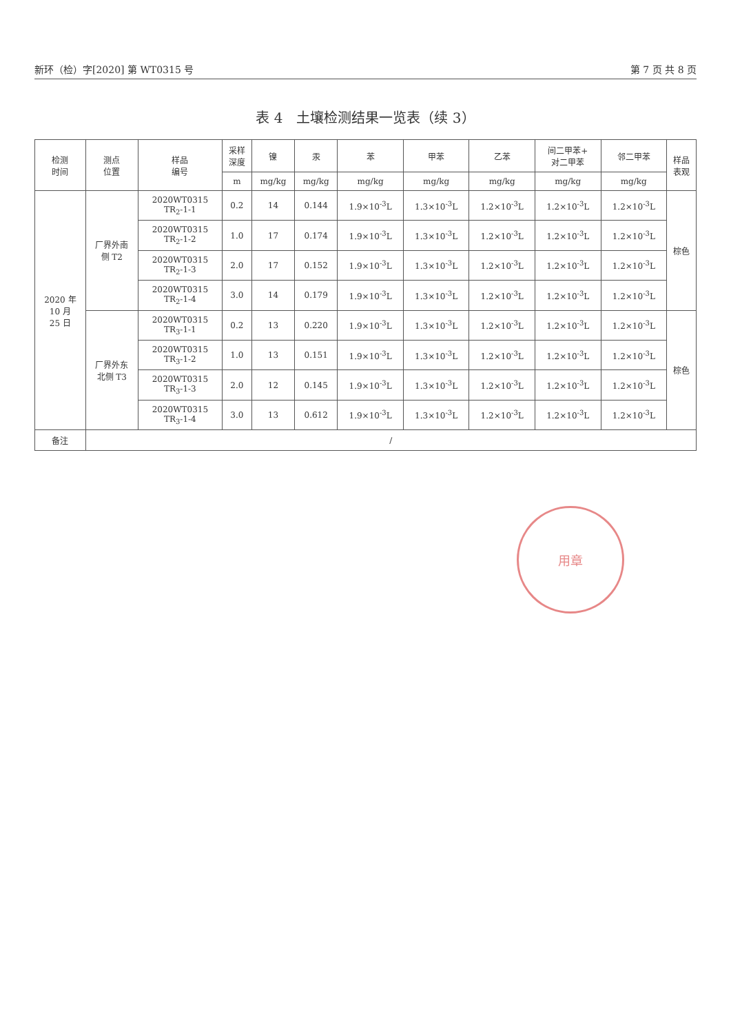新环（检）字[2020] 第 WT0315 号 第 7 页 共 8 页
表 4　土壤检测结果一览表（续 3）
| 检测 时间 | 测点 位置 | 样品 编号 | 采样 深度 | 镍 | 汞 | 苯 | 甲苯 | 乙苯 | 间二甲苯+ 对二甲苯 | 邻二甲苯 | 样品 表观 |
| --- | --- | --- | --- | --- | --- | --- | --- | --- | --- | --- | --- |
| | | | m | mg/kg | mg/kg | mg/kg | mg/kg | mg/kg | mg/kg | mg/kg | |
| 2020 年 10 月 25 日 | 厂界外南 侧 T2 | 2020WT0315 TR<sub>2</sub>-1-1 | 0.2 | 14 | 0.144 | 1.9×10<sup>-3</sup>L | 1.3×10<sup>-3</sup>L | 1.2×10<sup>-3</sup>L | 1.2×10<sup>-3</sup>L | 1.2×10<sup>-3</sup>L | 棕色 |
| | | 2020WT0315 TR<sub>2</sub>-1-2 | 1.0 | 17 | 0.174 | 1.9×10<sup>-3</sup>L | 1.3×10<sup>-3</sup>L | 1.2×10<sup>-3</sup>L | 1.2×10<sup>-3</sup>L | 1.2×10<sup>-3</sup>L | |
| | | 2020WT0315 TR<sub>2</sub>-1-3 | 2.0 | 17 | 0.152 | 1.9×10<sup>-3</sup>L | 1.3×10<sup>-3</sup>L | 1.2×10<sup>-3</sup>L | 1.2×10<sup>-3</sup>L | 1.2×10<sup>-3</sup>L | |
| | | 2020WT0315 TR<sub>2</sub>-1-4 | 3.0 | 14 | 0.179 | 1.9×10<sup>-3</sup>L | 1.3×10<sup>-3</sup>L | 1.2×10<sup>-3</sup>L | 1.2×10<sup>-3</sup>L | 1.2×10<sup>-3</sup>L | |
| | 厂界外东 北侧 T3 | 2020WT0315 TR<sub>3</sub>-1-1 | 0.2 | 13 | 0.220 | 1.9×10<sup>-3</sup>L | 1.3×10<sup>-3</sup>L | 1.2×10<sup>-3</sup>L | 1.2×10<sup>-3</sup>L | 1.2×10<sup>-3</sup>L | 棕色 |
| | | 2020WT0315 TR<sub>3</sub>-1-2 | 1.0 | 13 | 0.151 | 1.9×10<sup>-3</sup>L | 1.3×10<sup>-3</sup>L | 1.2×10<sup>-3</sup>L | 1.2×10<sup>-3</sup>L | 1.2×10<sup>-3</sup>L | |
| | | 2020WT0315 TR<sub>3</sub>-1-3 | 2.0 | 12 | 0.145 | 1.9×10<sup>-3</sup>L | 1.3×10<sup>-3</sup>L | 1.2×10<sup>-3</sup>L | 1.2×10<sup>-3</sup>L | 1.2×10<sup>-3</sup>L | |
| | | 2020WT0315 TR<sub>3</sub>-1-4 | 3.0 | 13 | 0.612 | 1.9×10<sup>-3</sup>L | 1.3×10<sup>-3</sup>L | 1.2×10<sup>-3</sup>L | 1.2×10<sup>-3</sup>L | 1.2×10<sup>-3</sup>L | |
| 备注 | / | | | | | | | | | | |
用章